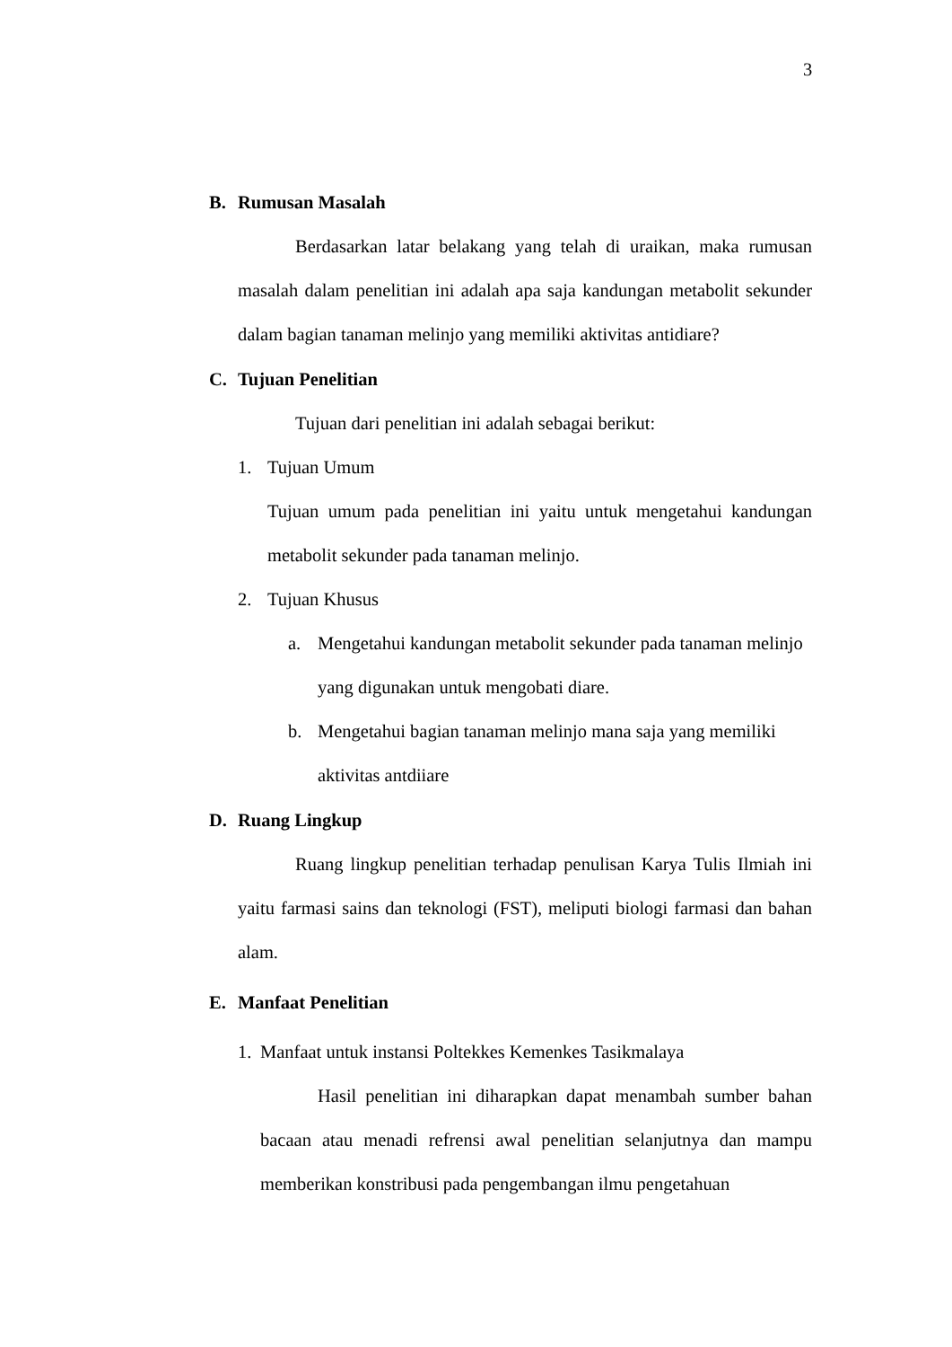3
B. Rumusan Masalah
Berdasarkan latar belakang yang telah di uraikan, maka rumusan masalah dalam penelitian ini adalah apa saja kandungan metabolit sekunder dalam bagian tanaman melinjo yang memiliki aktivitas antidiare?
C. Tujuan Penelitian
Tujuan dari penelitian ini adalah sebagai berikut:
1. Tujuan Umum
Tujuan umum pada penelitian ini yaitu untuk mengetahui kandungan metabolit sekunder pada tanaman melinjo.
2. Tujuan Khusus
a. Mengetahui kandungan metabolit sekunder pada tanaman melinjo yang digunakan untuk mengobati diare.
b. Mengetahui bagian tanaman melinjo mana saja yang memiliki aktivitas antdiiare
D. Ruang Lingkup
Ruang lingkup penelitian terhadap penulisan Karya Tulis Ilmiah ini yaitu farmasi sains dan teknologi (FST), meliputi biologi farmasi dan bahan alam.
E. Manfaat Penelitian
1. Manfaat untuk instansi Poltekkes Kemenkes Tasikmalaya
Hasil penelitian ini diharapkan dapat menambah sumber bahan bacaan atau menadi refrensi awal penelitian selanjutnya dan mampu memberikan konstribusi pada pengembangan ilmu pengetahuan